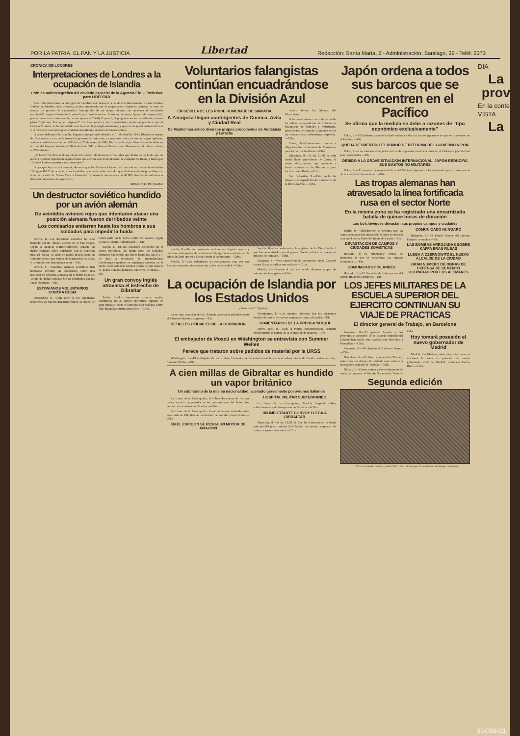POR LA PATRIA, EL PAN Y LA JUSTICIA Libertad Redacción: Santa María, 2 - Administración: Santiago, 39 - Teléf. 2373
CRONICA DE LONDRES
Interpretaciones de Londres a la ocupación de Islandia
Crónica radiotelegráfica del enviado especial de la Agencia Efe. - Exclusiva para LIBERTAD
Dos interpretaciones se recogen en Londres con respecto a la directa intervención de los Estados Unidos en Islandia: una, ortodoxa, y otra, impulsada por la propia ansia. Según la primera, se trata de ocupar los puestos de vanguardia, "susceptibles de un ataque alemán con amenaza al hemisferio occidental", según el texto de Roosevelt, poco más o menos. Y este movimiento, "puesto de vanguardia", puede tener otras consecuencias, como apunta el "Daily Express", al preguntar en un recuadro de primera plana: "¿Azores, Azores, en vísperas?". La idea agrada y los comentaristas empiezan por decir que el Océano Atlántico se ha convertido anoche en un lago anglo-americano, y que con la ayuda norteamericana y la resistencia soviética puede intentar un esfuerzo supremo la nación entera.
Y ahora hablamos de Islandia, hagamos una pequeña historia: el 10 de abril de 1940, Islandia se separa de Dinamarca, a raíz de la irrupción germana en este país; un mes más tarde, se envían tropas inglesas, ante una posible invasión por el Reich; el 25 de mayo de 1941, Berlín declara que Islandia será incluida en la zona del bloqueo alemán; el 10 de abril de 1941 se firma el Tratado entre Roosevelt y el ministro danés en Wáshington...
¿Y Japón? Se dice aquí que el servicio secreto de Roosevelt cree saber que Tokio ha decidido que no tomará decisión importante alguna hasta que esté en vías de liquidación la campaña de Rusia, y hasta que "Estados Unidos muestren sus intenciones".
Y ya que hoy es día yanqui, diremos que los Estados Unidos han lanzado un nuevo bombardero "Douglas B-19" de ochenta y dos toneladas, que puede volar más alto que el alcance del fuego antiaéreo y recorrer la ruta de Nueva York a Dusseldorf y regresar sin escala con 40.000 bombas incendiarias o dieciocho toneladas de explosivos.
MENDEZ DOMINGUEZ
Un destructor soviético hundido por un avión alemán
De veintidós aviones rojos que intentaron atacar una posición alemana fueron derribados veinte
Los comisarios entierran hasta los hombros a sus soldados para impedir la huída
Berlín, 8.—Un destructor soviético ha sido hundido por un "Stuka" alemán en el Mar Negro, según se anuncia semioficialmente, durante un fuerte combate aéreo entablado con la aviación rusa. El "Stuka" se lanzó en rápido picado sobre un contratorpedero que trataba de bombardear la costa, y lo hundió casi instantáneamente.—Efe.
Berlín, 8.—Veintidós aparatos soviéticos han intentado efectuar un bombardeo sobre una posición de artillería alemana en el frente Sudeste. Veinte de dichos aviones fueron derribados por los cazas alemanes.—Efe.
ESTONIANOS VOLUNTARIOS CONTRA RUSIA
Estocolmo, 8.—Gran parte de los estonianos residentes en Suecia han manifestado su deseo de tomar parte en la lucha contra los soviets, según declara el diario "Aftanbladet".—Efe.
Berlín, 8.—En los combates sostenidos en el sector meridional del frente Este, los soldados alemanes han tenido que hacer frente los días 6 y 7 de julio a servidores de ametralladoras bolcheviques metidos en trincheras cavadas en el suelo. Estos soldados estaban dentro de una especie de pozos con los hombros cubiertos de tierra...—Efe.
Un gran convoy inglés atraviesa el Estrecho de Gibraltar
Tarifa, 8.—Un importante convoy inglés, compuesto por 27 barcos mercantes, algunos de gran tonelaje, cruzó el Estrecho esta mañana. Entre ellos figuraban cuatro petroleros.—Cifra.
Voluntarios falangistas continúan encuadrándose en la División Azul
EN SEVILLA SE LES RINDE HOMENAJE DE SIMPATIA
A Zaragoza llegan contingentes de Cuenca, Avila y Ciudad Real
De Madrid han salido diversos grupos procedentes de Andalucía y Larache
dadero fervor los himnos del Movimiento.
A las once menos cuarto de la noche ha salido la expedición de voluntarios falangistas de Sanidad y Veterinaria, procedentes de Larache, a quienes se les ha tributado una cariñosísima despedida.—Cifra.
Ceuta, 8.—Embarcaron rumbo a Algeciras los voluntarios de Marruecos para luchar contra Rusia.—Cifra.
Algeciras, 8.—A las 21,30 de esta noche llegó, procedente de Ceuta, el vapor «Castillejos», que conducía a bordo voluntarios de Marruecos para luchar contra Rusia.—Cifra.
San Sebastián, 8.—Esta noche ha llegado una expedición de voluntarios de la División Azul.—Cifra.
Sevilla, 8.—De las provincias vecinas han llegado nuevos y nutridos contingentes de voluntarios falangistas encuadrados en la División Azul que va a luchar contra el comunismo.—Cifra.
Sevilla, 8.—Los voluntarios ya encuadrados, una vez que fueron revistados, atravesaron las calles de la ciudad.—Cifra.
Sevilla, 8.—Los voluntarios falangistas de la División Azul que fueron revistados por el general Ponte recibirán en breve los guiones de combate.—Cifra.
Zaragoza, 8.—Otra expedición de voluntarios en la Cruzada contra Rusia ha salido esta mañana.—Cifra.
Madrid, 8.—Durante el día han salido diversos grupos de voluntarios falangistas.—Cifra.
La ocupación de Islandia por los Estados Unidos
(Viene de la 1.ª página)
ría en una situación difícil. Además arrastraría probablemente al Extremo Oriente a la guerra.—Efe.
DETALLES OFICIALES DE LA OCUPACION
Wáshington, 8.—Los círculos oficiosos dan los siguientes detalles del envío de fuerzas norteamericanas a Islandia.—Efe.
COMENTARIOS DE LA PRENSA YANQUI
Nueva York, 8.—Toda la Prensa norteamericana comenta extensamente la noticia de la ocupación de Islandia.—Efe.
El embajador de Moscú en Wáshington se entrevista con Summer Welles
Parece que trataron sobre pedidos de material por la URSS
Wáshington, 8.—El embajador de los soviets, Umansky, se ha entrevistado hoy con el subsecretario de Estado norteamericano, Summer Welles.—Efe.
A cien millas de Gibraltar es hundido un vapor británico
Un submarino de la misma nacionalidad, averiado gravemente por aviones italianos
La Línea de la Concepción, 8.—Tres destroyers de los que hacen servicio de patrulla en las proximidades del Peñón han entrado esta mañana en Gibraltar.—Cifra.
La Línea de la Concepción, 8.—Gravemente averiado entró esta tarde en Gibraltar un submarino de grandes proporciones.—Cifra.
EN EL ESPIGON SE PESCA UN MOTOR DE AVIACION
HOSPITAL MILITAR SUBTERRANEO
La Línea de la Concepción, 8.—Un hospital militar subterráneo ha sido inaugurado en Gibraltar.—Cifra.
UN IMPORTANTE CONVOY LLEGA A GIBRALTAR
Algeciras, 8.—A las 16,30 de hoy ha fondeado en la bahía principal del puerto militar de Gibraltar un convoy compuesto de catorce vapores mercantes.—Cifra.
Japón ordena a todos sus barcos que se concentren en el Pacífico
Se afirma que la medida se debe a razones de "tipo económico exclusivamente"
Tokio, 8.—El Gobierno japonés ha dado orden a todos los barcos japoneses de que se concentren en el Pacífico.—Efe.
QUEDA DESMENTIDO EL RUMOR DE REFORMA DEL GOBIERNO NIPON
Tokio, 8.—Los rumores divulgados acerca de supuestas modificaciones en el Gobierno japonés han sido desmentidos.—Efe.
DEBIDO A LA GRAVE SITUACION INTERNACIONAL, JAPON REDUCIRA SUS GASTOS NO MILITARES
Tokio, 8.—Al terminar la reunión de hoy del Gabinete japonés se ha anunciado que a consecuencia de la situación internacional...—Efe.
Las tropas alemanas han atravesado la línea fortificada rusa en el sector Norte
En la misma zona se ha registrado una encarnizada batalla de quince horas de duración
Los bolcheviques devastan sus propios campos y ciudades
Berlín, 8.—Oficialmente se informa que las tropas alemanas han atravesado la línea fortificada rusa en el sector Norte del frente de batalla.—Efe.
DEVASTACION DE CAMPOS Y CIUDADES SOVIETICAS
Helsinki, 8.—El lamentable estado de abandono en que se encuentran los campos ucranianos...—Efe.
COMUNICADO FINLANDES
Helsinki, 8.—El Servicio de Información del Estado finlandés comunica.—Efe.
COMUNICADO HUNGARO
Budapest, 8.—El Estado Mayor del ejército húngaro comunica.—Efe.
LAS BOMBAS ARROJADAS SOBRE KAFFA ERAN RUSAS
LLEGA A CZERNOWITZ EL NUEVO ALCALDE DE LA CIUDAD
GRAN NUMERO DE OBRAS DE DEFENSA DE CEMENTO OCUPADAS POR LOS ALEMANES
LOS JEFES MILITARES DE LA ESCUELA SUPERIOR DEL EJERCITO CONTINUAN SU VIAJE DE PRACTICAS
El director general de Trabajo, en Barcelona
Zaragoza, 8.—El general Aranda y los generales y coroneles de la Escuela Superior del Ejército han salido esta mañana con dirección a Montalbán.—Cifra.
Zaragoza, 8.—Ha llegado el Cardenal Segura.—Cifra.
Barcelona, 8.—El director general de Trabajo, señor Sánchez Arjona, ha visitado esta mañana la Delegación regional de Trabajo.—Cifra.
Bilbao, 8.—Ciento treinta y siete mil pesetas de multa ha impuesto la Fiscalía Superior de Tasas.—Cifra.
Hoy tomará posesión el nuevo gobernador de Madrid
Madrid, 8.—Mañana, miércoles, a las doce, se efectuará la toma de posesión del nuevo gobernador civil de Madrid, camarada Carlos Ruiz.—Cifra.
Segunda edición
Carro armado soviético puesto fuera de combate por los cañones antitanque alemanes
DIA
La prov
En la conte
VISTA
La
SGCB2021